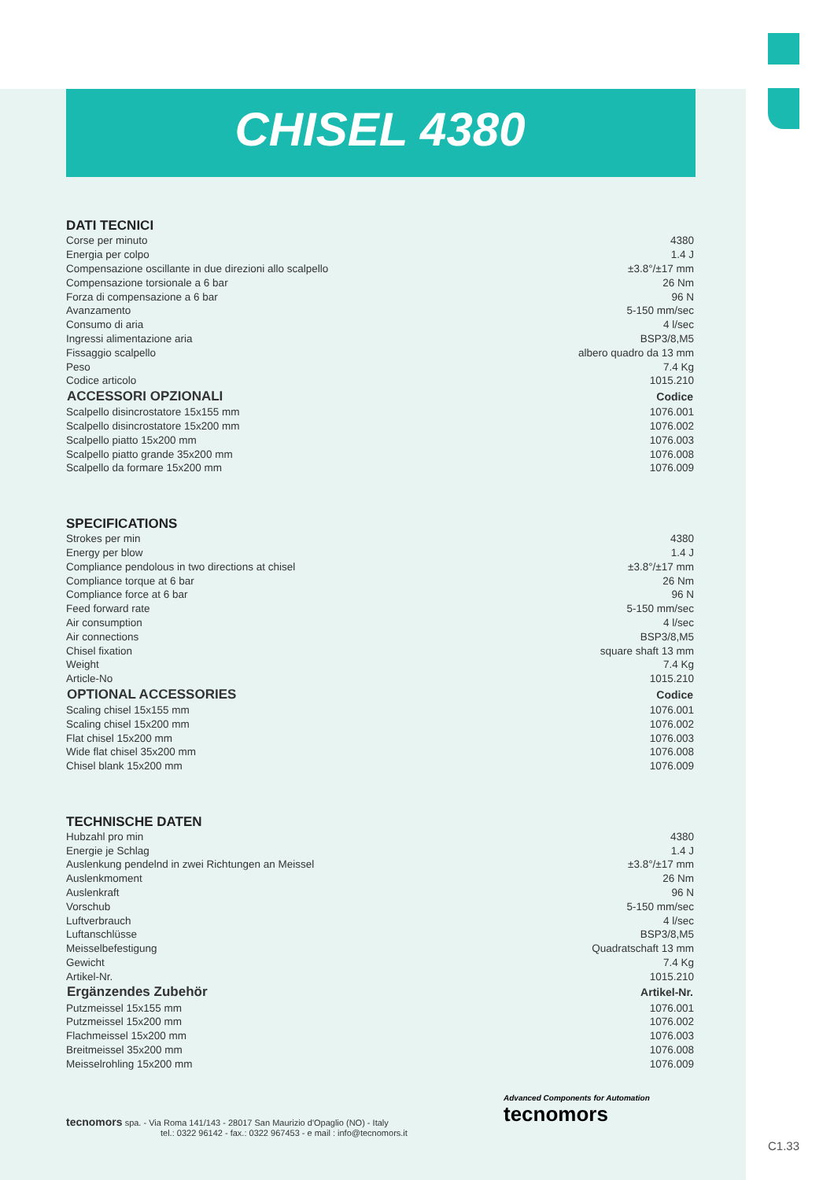CHISEL 4380
DATI TECNICI
| Corse per minuto | 4380 |
| Energia per colpo | 1.4 J |
| Compensazione oscillante in due direzioni allo scalpello | ±3.8°/±17 mm |
| Compensazione torsionale a 6 bar | 26 Nm |
| Forza di compensazione a 6 bar | 96 N |
| Avanzamento | 5-150 mm/sec |
| Consumo di aria | 4 l/sec |
| Ingressi alimentazione aria | BSP3/8,M5 |
| Fissaggio scalpello | albero quadro da 13 mm |
| Peso | 7.4 Kg |
| Codice articolo | 1015.210 |
| ACCESSORI OPZIONALI | Codice |
| Scalpello disincrostatore 15x155 mm | 1076.001 |
| Scalpello disincrostatore 15x200 mm | 1076.002 |
| Scalpello piatto 15x200 mm | 1076.003 |
| Scalpello piatto grande 35x200 mm | 1076.008 |
| Scalpello da formare 15x200 mm | 1076.009 |
SPECIFICATIONS
| Strokes per min | 4380 |
| Energy per blow | 1.4 J |
| Compliance pendolous in two directions at chisel | ±3.8°/±17 mm |
| Compliance torque at 6 bar | 26 Nm |
| Compliance force at 6 bar | 96 N |
| Feed forward rate | 5-150 mm/sec |
| Air consumption | 4 l/sec |
| Air connections | BSP3/8,M5 |
| Chisel fixation | square shaft 13 mm |
| Weight | 7.4 Kg |
| Article-No | 1015.210 |
| OPTIONAL ACCESSORIES | Codice |
| Scaling chisel 15x155 mm | 1076.001 |
| Scaling chisel 15x200 mm | 1076.002 |
| Flat chisel 15x200 mm | 1076.003 |
| Wide flat chisel 35x200 mm | 1076.008 |
| Chisel blank 15x200 mm | 1076.009 |
TECHNISCHE DATEN
| Hubzahl pro min | 4380 |
| Energie je Schlag | 1.4 J |
| Auslenkung pendelnd in zwei Richtungen an Meissel | ±3.8°/±17 mm |
| Auslenkmoment | 26 Nm |
| Auslenkraft | 96 N |
| Vorschub | 5-150 mm/sec |
| Luftverbrauch | 4 l/sec |
| Luftanschlüsse | BSP3/8,M5 |
| Meisselbefestigung | Quadratschaft 13 mm |
| Gewicht | 7.4 Kg |
| Artikel-Nr. | 1015.210 |
| Ergänzendes Zubehör | Artikel-Nr. |
| Putzmeissel 15x155 mm | 1076.001 |
| Putzmeissel 15x200 mm | 1076.002 |
| Flachmeissel 15x200 mm | 1076.003 |
| Breitmeissel 35x200 mm | 1076.008 |
| Meisselrohling 15x200 mm | 1076.009 |
tecnomors spa. - Via Roma 141/143 - 28017 San Maurizio d'Opaglio (NO) - Italy
tel.: 0322 96142 - fax.: 0322 967453 - e mail : info@tecnomors.it
Advanced Components for Automation
tecnomors
C1.33